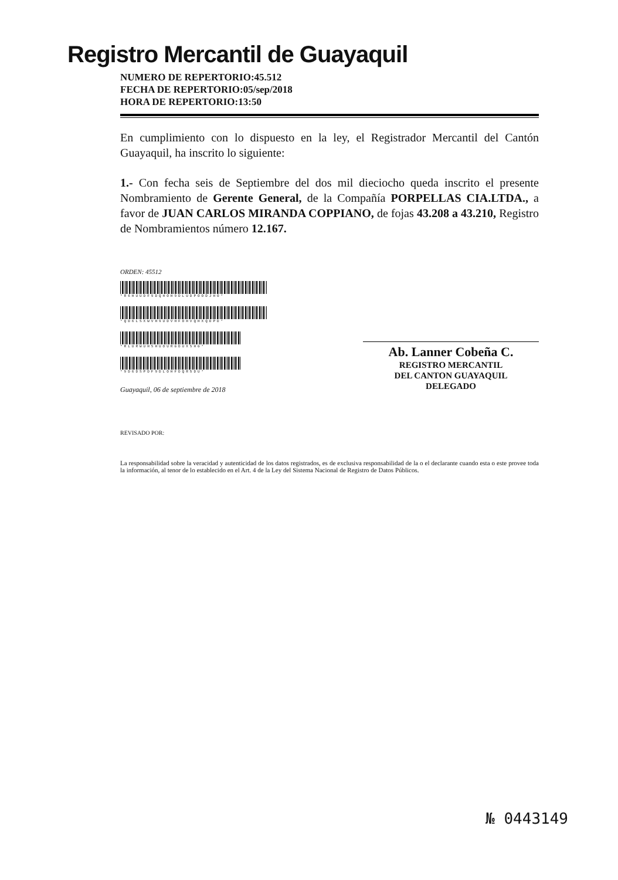Registro Mercantil de Guayaquil
NUMERO DE REPERTORIO:45.512
FECHA DE REPERTORIO:05/sep/2018
HORA DE REPERTORIO:13:50
En cumplimiento con lo dispuesto en la ley, el Registrador Mercantil del Cantón Guayaquil, ha inscrito lo siguiente:
1.- Con fecha seis de Septiembre del dos mil dieciocho queda inscrito el presente Nombramiento de Gerente General, de la Compañía PORPELLAS CIA.LTDA., a favor de JUAN CARLOS MIRANDA COPPIANO, de fojas 43.208 a 43.210, Registro de Nombramientos número 12.167.
ORDEN: 45512
*R6HUUDF9DQHOH9DLUDPOODJHO*
*QD6LSXWVH9UDVHFOHVQHXQDPD*
*RLURWUHSHUOURGDUXSHG*
*9D6DSPDF9DLOHFDQR5DU*
Guayaquil, 06 de septiembre de 2018
Ab. Lanner Cobeña C.
REGISTRO MERCANTIL
DEL CANTON GUAYAQUIL
DELEGADO
REVISADO POR:
La responsabilidad sobre la veracidad y autenticidad de los datos registrados, es de exclusiva responsabilidad de la o el declarante cuando esta o este provee toda la información, al tenor de lo establecido en el Art. 4 de la Ley del Sistema Nacional de Registro de Datos Públicos.
№ 0443149